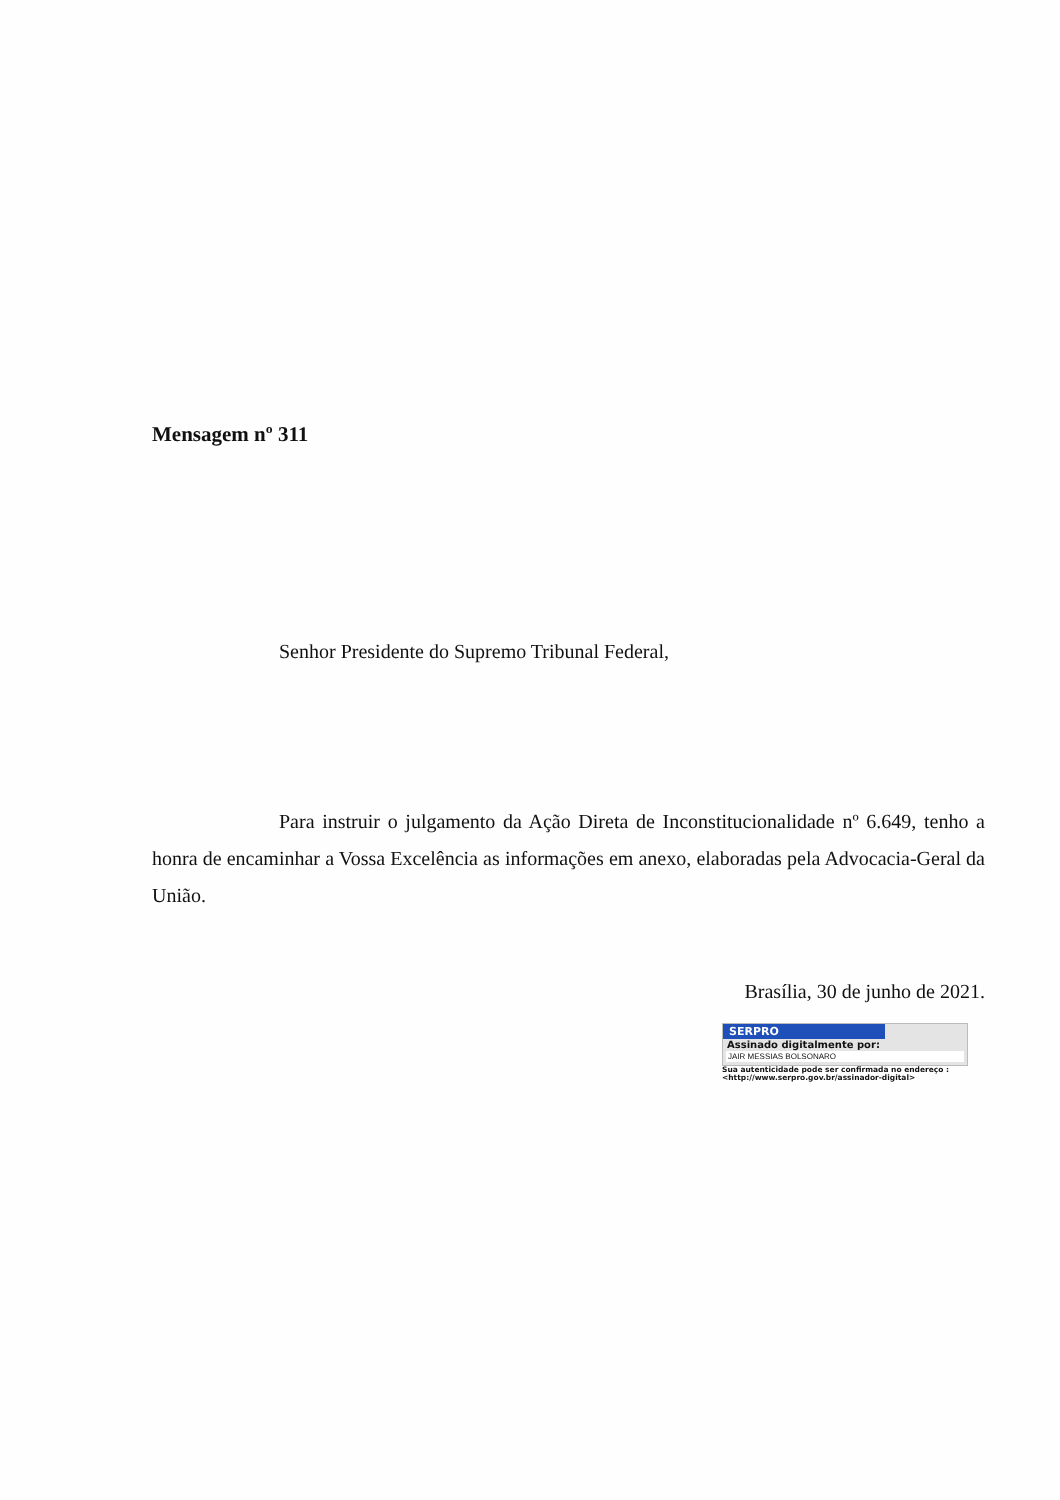Mensagem nº 311
Senhor Presidente do Supremo Tribunal Federal,
Para instruir o julgamento da Ação Direta de Inconstitucionalidade nº 6.649, tenho a honra de encaminhar a Vossa Excelência as informações em anexo, elaboradas pela Advocacia-Geral da União.
Brasília, 30 de junho de 2021.
SERPRO
Assinado digitalmente por:
JAIR MESSIAS BOLSONARO
Sua autenticidade pode ser confirmada no endereço :
<http://www.serpro.gov.br/assinador-digital>